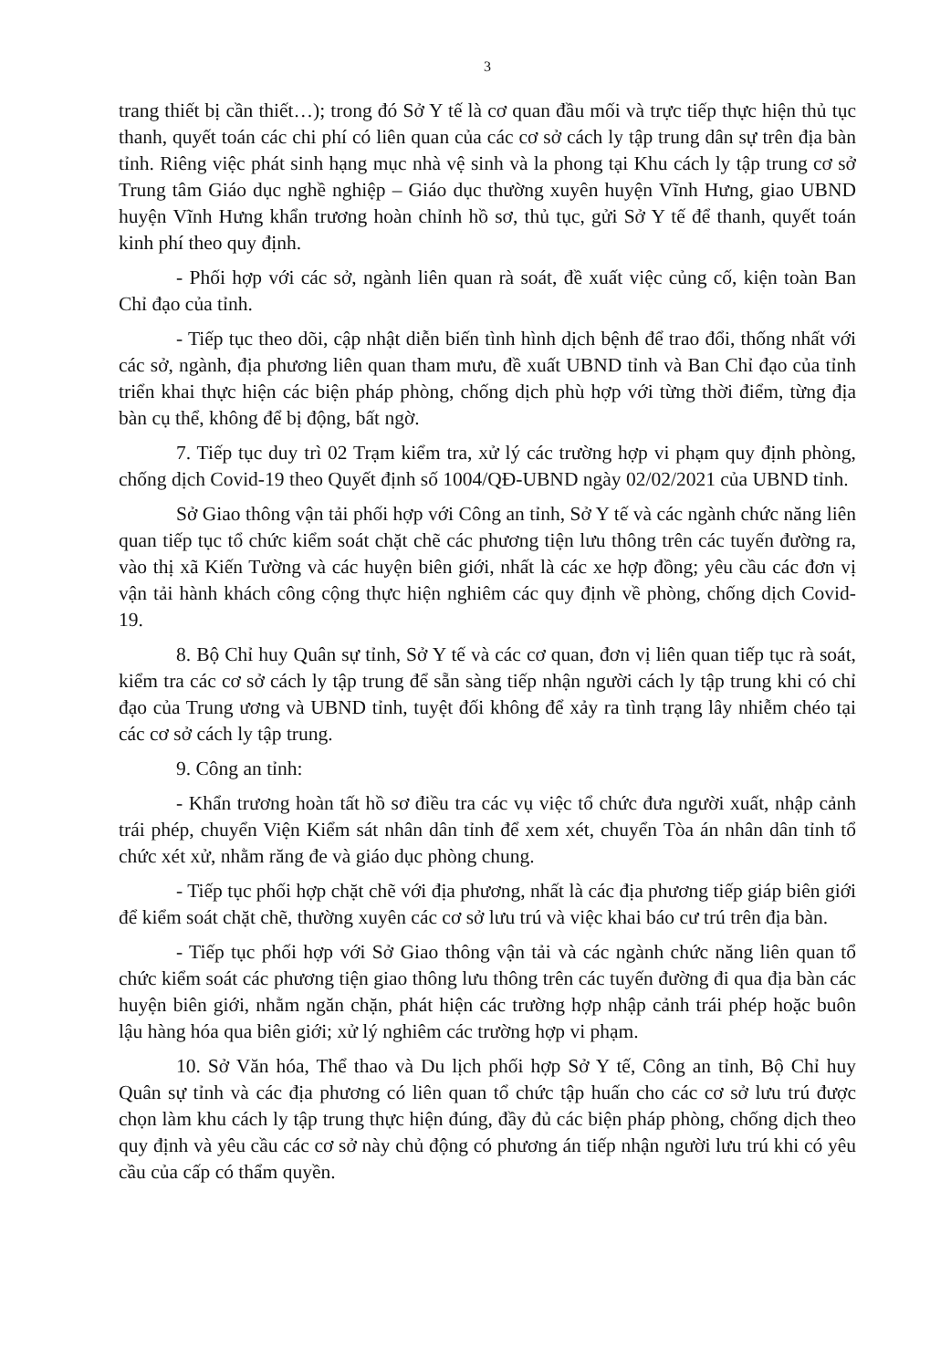3
trang thiết bị cần thiết…); trong đó Sở Y tế là cơ quan đầu mối và trực tiếp thực hiện thủ tục thanh, quyết toán các chi phí có liên quan của các cơ sở cách ly tập trung dân sự trên địa bàn tỉnh. Riêng việc phát sinh hạng mục nhà vệ sinh và la phong tại Khu cách ly tập trung cơ sở Trung tâm Giáo dục nghề nghiệp – Giáo dục thường xuyên huyện Vĩnh Hưng, giao UBND huyện Vĩnh Hưng khẩn trương hoàn chỉnh hồ sơ, thủ tục, gửi Sở Y tế để thanh, quyết toán kinh phí theo quy định.
- Phối hợp với các sở, ngành liên quan rà soát, đề xuất việc củng cố, kiện toàn Ban Chỉ đạo của tỉnh.
- Tiếp tục theo dõi, cập nhật diễn biến tình hình dịch bệnh để trao đổi, thống nhất với các sở, ngành, địa phương liên quan tham mưu, đề xuất UBND tỉnh và Ban Chỉ đạo của tỉnh triển khai thực hiện các biện pháp phòng, chống dịch phù hợp với từng thời điểm, từng địa bàn cụ thể, không để bị động, bất ngờ.
7. Tiếp tục duy trì 02 Trạm kiểm tra, xử lý các trường hợp vi phạm quy định phòng, chống dịch Covid-19 theo Quyết định số 1004/QĐ-UBND ngày 02/02/2021 của UBND tỉnh.
Sở Giao thông vận tải phối hợp với Công an tỉnh, Sở Y tế và các ngành chức năng liên quan tiếp tục tổ chức kiểm soát chặt chẽ các phương tiện lưu thông trên các tuyến đường ra, vào thị xã Kiến Tường và các huyện biên giới, nhất là các xe hợp đồng; yêu cầu các đơn vị vận tải hành khách công cộng thực hiện nghiêm các quy định về phòng, chống dịch Covid-19.
8. Bộ Chỉ huy Quân sự tỉnh, Sở Y tế và các cơ quan, đơn vị liên quan tiếp tục rà soát, kiểm tra các cơ sở cách ly tập trung để sẵn sàng tiếp nhận người cách ly tập trung khi có chỉ đạo của Trung ương và UBND tỉnh, tuyệt đối không để xảy ra tình trạng lây nhiễm chéo tại các cơ sở cách ly tập trung.
9. Công an tỉnh:
- Khẩn trương hoàn tất hồ sơ điều tra các vụ việc tổ chức đưa người xuất, nhập cảnh trái phép, chuyển Viện Kiểm sát nhân dân tỉnh để xem xét, chuyển Tòa án nhân dân tỉnh tổ chức xét xử, nhằm răng đe và giáo dục phòng chung.
- Tiếp tục phối hợp chặt chẽ với địa phương, nhất là các địa phương tiếp giáp biên giới để kiểm soát chặt chẽ, thường xuyên các cơ sở lưu trú và việc khai báo cư trú trên địa bàn.
- Tiếp tục phối hợp với Sở Giao thông vận tải và các ngành chức năng liên quan tổ chức kiểm soát các phương tiện giao thông lưu thông trên các tuyến đường đi qua địa bàn các huyện biên giới, nhằm ngăn chặn, phát hiện các trường hợp nhập cảnh trái phép hoặc buôn lậu hàng hóa qua biên giới; xử lý nghiêm các trường hợp vi phạm.
10. Sở Văn hóa, Thể thao và Du lịch phối hợp Sở Y tế, Công an tỉnh, Bộ Chỉ huy Quân sự tỉnh và các địa phương có liên quan tổ chức tập huấn cho các cơ sở lưu trú được chọn làm khu cách ly tập trung thực hiện đúng, đầy đủ các biện pháp phòng, chống dịch theo quy định và yêu cầu các cơ sở này chủ động có phương án tiếp nhận người lưu trú khi có yêu cầu của cấp có thẩm quyền.